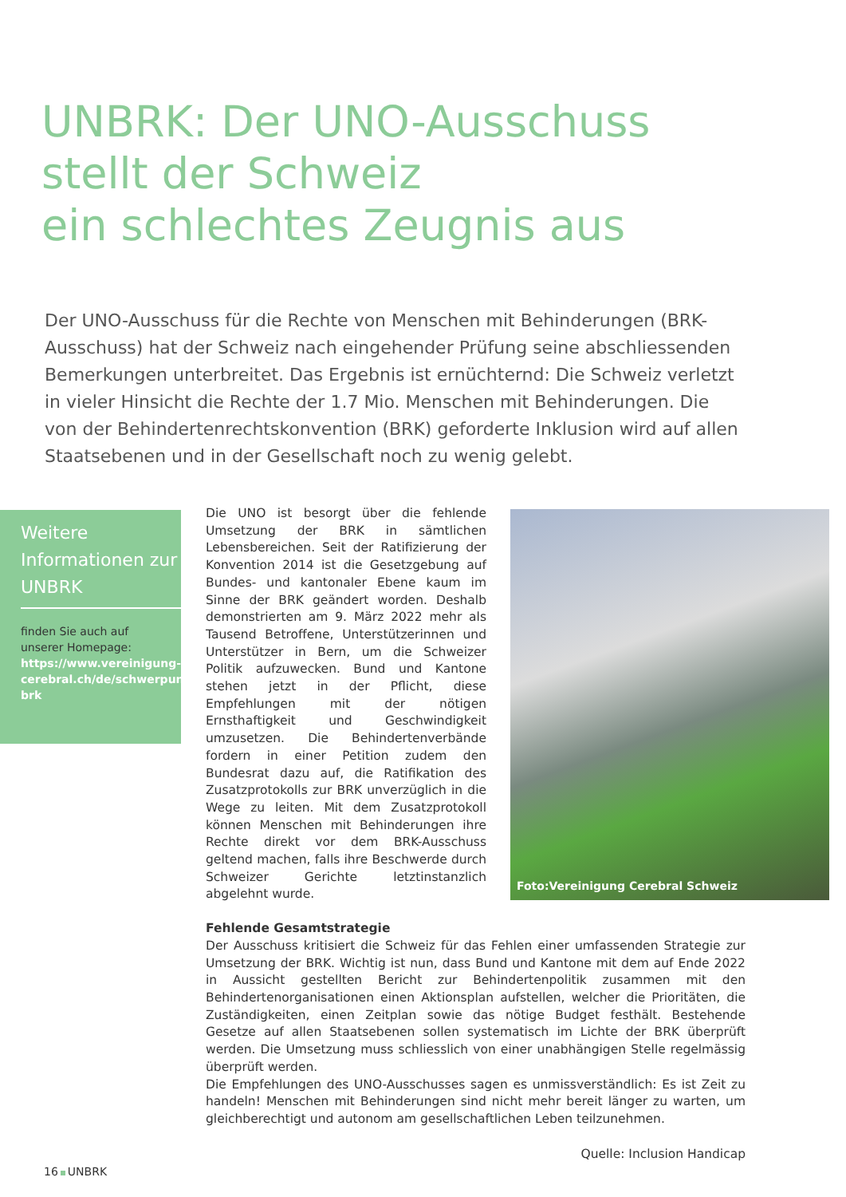UNBRK: Der UNO-Ausschuss
stellt der Schweiz
ein schlechtes Zeugnis aus
Der UNO-Ausschuss für die Rechte von Menschen mit Behinderungen (BRK-Ausschuss) hat der Schweiz nach eingehender Prüfung seine abschliessenden Bemerkungen unterbreitet. Das Ergebnis ist ernüchternd: Die Schweiz verletzt in vieler Hinsicht die Rechte der 1.7 Mio. Menschen mit Behinderungen. Die von der Behindertenrechtskonvention (BRK) geforderte Inklusion wird auf allen Staatsebenen und in der Gesellschaft noch zu wenig gelebt.
Weitere Informationen zur UNBRK
finden Sie auch auf unserer Homepage: https://www.vereinigung-cerebral.ch/de/schwerpunkte/behindertenpolitik/uno-brk
Foto:Vereinigung Cerebral Schweiz
Die UNO ist besorgt über die fehlende Umsetzung der BRK in sämtlichen Lebensbereichen. Seit der Ratifizierung der Konvention 2014 ist die Gesetzgebung auf Bundes- und kantonaler Ebene kaum im Sinne der BRK geändert worden. Deshalb demonstrierten am 9. März 2022 mehr als Tausend Betroffene, Unterstützerinnen und Unterstützer in Bern, um die Schweizer Politik aufzuwecken. Bund und Kantone stehen jetzt in der Pflicht, diese Empfehlungen mit der nötigen Ernsthaftigkeit und Geschwindigkeit umzusetzen. Die Behindertenverbände fordern in einer Petition zudem den Bundesrat dazu auf, die Ratifikation des Zusatzprotokolls zur BRK unverzüglich in die Wege zu leiten. Mit dem Zusatzprotokoll können Menschen mit Behinderungen ihre Rechte direkt vor dem BRK-Ausschuss geltend machen, falls ihre Beschwerde durch Schweizer Gerichte letztinstanzlich abgelehnt wurde.
Fehlende Gesamtstrategie
Der Ausschuss kritisiert die Schweiz für das Fehlen einer umfassenden Strategie zur Umsetzung der BRK. Wichtig ist nun, dass Bund und Kantone mit dem auf Ende 2022 in Aussicht gestellten Bericht zur Behindertenpolitik zusammen mit den Behindertenorganisationen einen Aktionsplan aufstellen, welcher die Prioritäten, die Zuständigkeiten, einen Zeitplan sowie das nötige Budget festhält. Bestehende Gesetze auf allen Staatsebenen sollen systematisch im Lichte der BRK überprüft werden. Die Umsetzung muss schliesslich von einer unabhängigen Stelle regelmässig überprüft werden.
Die Empfehlungen des UNO-Ausschusses sagen es unmissverständlich: Es ist Zeit zu handeln! Menschen mit Behinderungen sind nicht mehr bereit länger zu warten, um gleichberechtigt und autonom am gesellschaftlichen Leben teilzunehmen.
Quelle: Inclusion Handicap
16 UNBRK